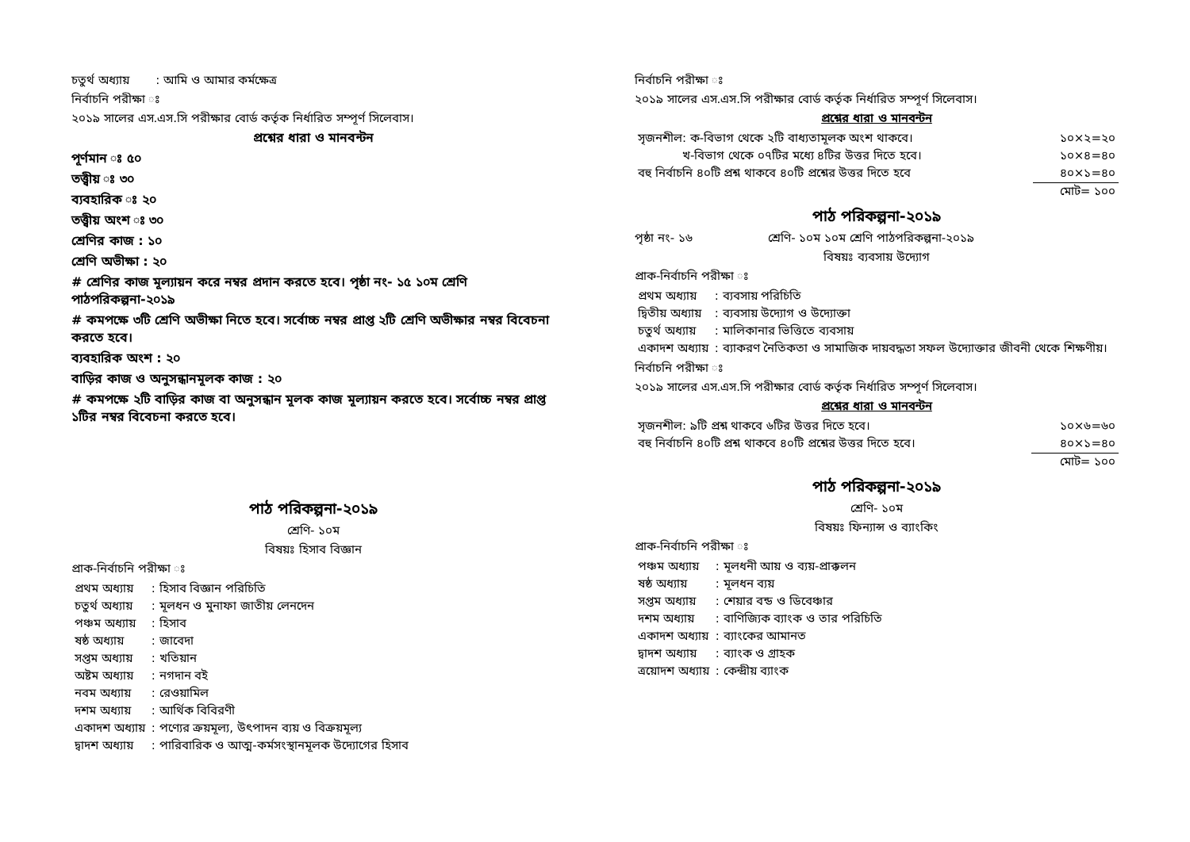চতুর্থ অধ্যায় : আমি ও আমার কর্মক্ষেত্র
নির্বাচনি পরীক্ষা ঃ
২০১৯ সালের এস.এস.সি পরীক্ষার বোর্ড কর্তৃক নির্ধারিত সম্পূর্ণ সিলেবাস।
প্রশ্নের ধারা ও মানবন্টন
পূর্ণমান ঃ ৫০
তত্ত্বীয় ঃ ৩০
ব্যবহারিক ঃ ২০
তত্ত্বীয় অংশ ঃ ৩০
শ্রেণির কাজ : ১০
শ্রেণি অভীক্ষা : ২০
# শ্রেণির কাজ মূল্যায়ন করে নম্বর প্রদান করতে হবে। পৃষ্ঠা নং- ১৫ ১০ম শ্রেণি পাঠপরিকল্পনা-২০১৯
# কমপক্ষে ৩টি শ্রেণি অভীক্ষা নিতে হবে। সর্বোচ্চ নম্বর প্রাপ্ত ২টি শ্রেণি অভীক্ষার নম্বর বিবেচনা করতে হবে।
ব্যবহারিক অংশ : ২০
বাড়ির কাজ ও অনুসন্ধানমূলক কাজ : ২০
# কমপক্ষে ২টি বাড়ির কাজ বা অনুসন্ধান মূলক কাজ মূল্যায়ন করতে হবে। সর্বোচ্চ নম্বর প্রাপ্ত ১টির নম্বর বিবেচনা করতে হবে।
পাঠ পরিকল্পনা-২০১৯
শ্রেণি- ১০ম
বিষয়ঃ হিসাব বিজ্ঞান
প্রাক-নির্বাচনি পরীক্ষা ঃ
| প্রথম অধ্যায় | : হিসাব বিজ্ঞান পরিচিতি |
| চতুর্থ অধ্যায় | : মূলধন ও মুনাফা জাতীয় লেনদেন |
| পঞ্চম অধ্যায় | : হিসাব |
| ষষ্ঠ অধ্যায় | : জাবেদা |
| সপ্তম অধ্যায় | : খতিয়ান |
| অষ্টম অধ্যায় | : নগদান বই |
| নবম অধ্যায় | : রেওয়ামিল |
| দশম অধ্যায় | : আর্থিক বিবিরণী |
| একাদশ অধ্যায় | : পণ্যের ক্রয়মূল্য, উৎপাদন ব্যয় ও বিক্রয়মূল্য |
| দ্বাদশ অধ্যায় | : পারিবারিক ও আত্ম-কর্মসংস্থানমূলক উদ্যোগের হিসাব |
নির্বাচনি পরীক্ষা ঃ
২০১৯ সালের এস.এস.সি পরীক্ষার বোর্ড কর্তৃক নির্ধারিত সম্পূর্ণ সিলেবাস।
প্রশ্নের ধারা ও মানবন্টন
| সৃজনশীল: ক-বিভাগ থেকে ২টি বাধ্যতামূলক অংশ থাকবে। | ১০×২=২০ |
| খ-বিভাগ থেকে ০৭টির মধ্যে ৪টির উত্তর দিতে হবে। | ১০×৪=৪০ |
| বহু নির্বাচনি ৪০টি প্রশ্ন থাকবে ৪০টি প্রশ্নের উত্তর দিতে হবে | ৪০×১=৪০ |
| | মোট= ১০০ |
পাঠ পরিকল্পনা-২০১৯
পৃষ্ঠা নং- ১৬ শ্রেণি- ১০ম ১০ম শ্রেণি পাঠপরিকল্পনা-২০১৯
বিষয়ঃ ব্যবসায় উদ্যোগ
প্রাক-নির্বাচনি পরীক্ষা ঃ
| প্রথম অধ্যায় | : ব্যবসায় পরিচিতি |
| দ্বিতীয় অধ্যায় | : ব্যবসায় উদ্যোগ ও উদ্যোক্তা |
| চতুর্থ অধ্যায় | : মালিকানার ভিত্তিতে ব্যবসায় |
| একাদশ অধ্যায় | : ব্যাকরণ নৈতিকতা ও সামাজিক দায়বদ্ধতা সফল উদ্যোক্তার জীবনী থেকে শিক্ষণীয়। |
নির্বাচনি পরীক্ষা ঃ
২০১৯ সালের এস.এস.সি পরীক্ষার বোর্ড কর্তৃক নির্ধারিত সম্পূর্ণ সিলেবাস।
প্রশ্নের ধারা ও মানবন্টন
| সৃজনশীল: ৯টি প্রশ্ন থাকবে ৬টির উত্তর দিতে হবে। | ১০×৬=৬০ |
| বহু নির্বাচনি ৪০টি প্রশ্ন থাকবে ৪০টি প্রশ্নের উত্তর দিতে হবে। | ৪০×১=৪০ |
| | মোট= ১০০ |
পাঠ পরিকল্পনা-২০১৯
শ্রেণি- ১০ম
বিষয়ঃ ফিন্যান্স ও ব্যাংকিং
প্রাক-নির্বাচনি পরীক্ষা ঃ
| পঞ্চম অধ্যায় | : মূলধনী আয় ও ব্যয়-প্রাক্কলন |
| ষষ্ঠ অধ্যায় | : মূলধন ব্যয় |
| সপ্তম অধ্যায় | : শেয়ার বন্ড ও ডিবেঞ্চার |
| দশম অধ্যায় | : বাণিজ্যিক ব্যাংক ও তার পরিচিতি |
| একাদশ অধ্যায় | : ব্যাংকের আমানত |
| দ্বাদশ অধ্যায় | : ব্যাংক ও গ্রাহক |
| ত্রয়োদশ অধ্যায় | : কেন্দ্রীয় ব্যাংক |